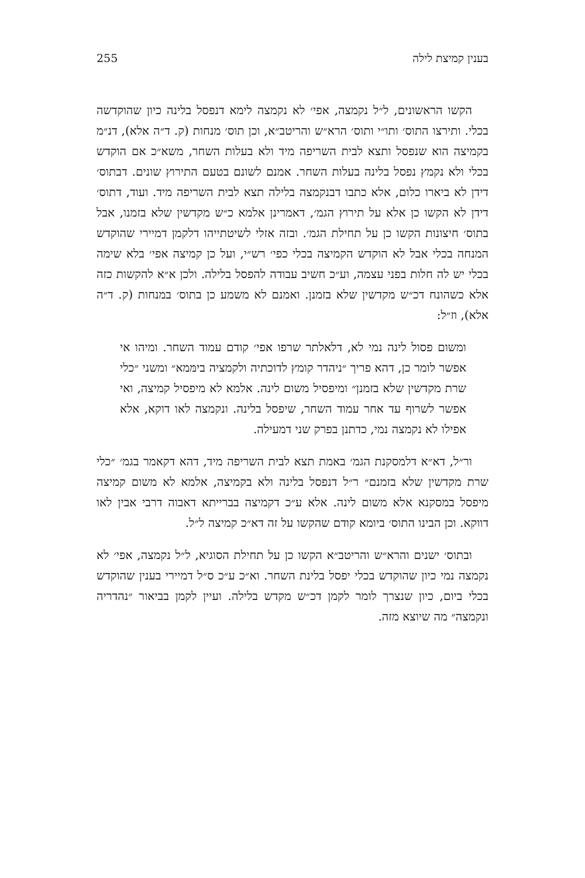בענין קמיצת לילה 255
הקשו הראשונים, ל״ל נקמצה, אפי׳ לא נקמצה לימא דנפסל בלינה כיון שהוקדשה בכלי. ותירצו התוס׳ ותו״י ותוס׳ הרא״ש והריטב״א, וכן תוס׳ מנחות (ק. ד״ה אלא), דנ״מ בקמיצה הוא שנפסל ותצא לבית השריפה מיד ולא בעלות השחר, משא״כ אם הוקדש בכלי ולא נקמץ נפסל בלינה בעלות השחר. אמנם לשונם בטעם התירוץ שונים. דבתוס׳ דידן לא ביארו כלום, אלא כתבו דבנקמצה בלילה תצא לבית השריפה מיד. ועוד, דתוס׳ דידן לא הקשו כן אלא על תירוץ הגמ׳, דאמרינן אלמא כ״ש מקדשין שלא בזמנו, אבל בתוס׳ חיצונות הקשו כן על תחילת הגמ׳. ובזה אזלי לשיטתייהו דלקמן דמיירי שהוקדש המנחה בכלי אבל לא הוקדש הקמיצה בכלי כפי׳ רש״י, ועל כן קמיצה אפי׳ בלא שימה בכלי יש לה חלות בפני עצמה, וע״כ חשיב עבודה להפסל בלילה. ולכן א״א להקשות כזה אלא כשהונח דכ״ש מקדשין שלא בזמנן. ואמנם לא משמע כן בתוס׳ במנחות (ק. ד״ה אלא), וז״ל:
ומשום פסול לינה נמי לא, דלאלתר שרפו אפי׳ קודם עמוד השחר. ומיהו אי אפשר לומר כן, דהא פריך ״ניהדר קומץ לדוכתיה ולקמציה בימּמא״ ומשני ״כלי שרת מקדשין שלא בזמנן״ ומיפסיל משום לינה. אלמא לא מיפסיל קמיצה, ואי אפשר לשרוף עד אחר עמוד השחר, שיפסל בלינה. ונקמצה לאו דוקא, אלא אפילו לא נקמצה נמי, כדתנן בפרק שני דמעילה.
ור״ל, דא״א דלמסקנת הגמ׳ באמת תצא לבית השריפה מיד, דהא דקאמר בגמ׳ ״כלי שרת מקדשין שלא בזמנם״ ר״ל דנפסל בלינה ולא בקמיצה, אלמא לא משום קמיצה מיפסל במסקנא אלא משום לינה. אלא ע״כ דקמיצה בברייתא דאבוה דרבי אבין לאו דווקא. וכן הבינו התוס׳ ביומא קודם שהקשו על זה דא״כ קמיצה ל״ל.
ובתוס׳ ישנים והרא״ש והריטב״א הקשו כן על תחילת הסוגיא, ל״ל נקמצה, אפי׳ לא נקמצה נמי כיון שהוקדש בכלי יפסל בלינת השחר. וא״כ ע״כ ס״ל דמיירי בענין שהוקדש בכלי ביום, כיון שנצרך לומר לקמן דכ״ש מקדש בלילה. ועיין לקמן בביאור ״נהדריה ונקמצה״ מה שיוצא מזה.